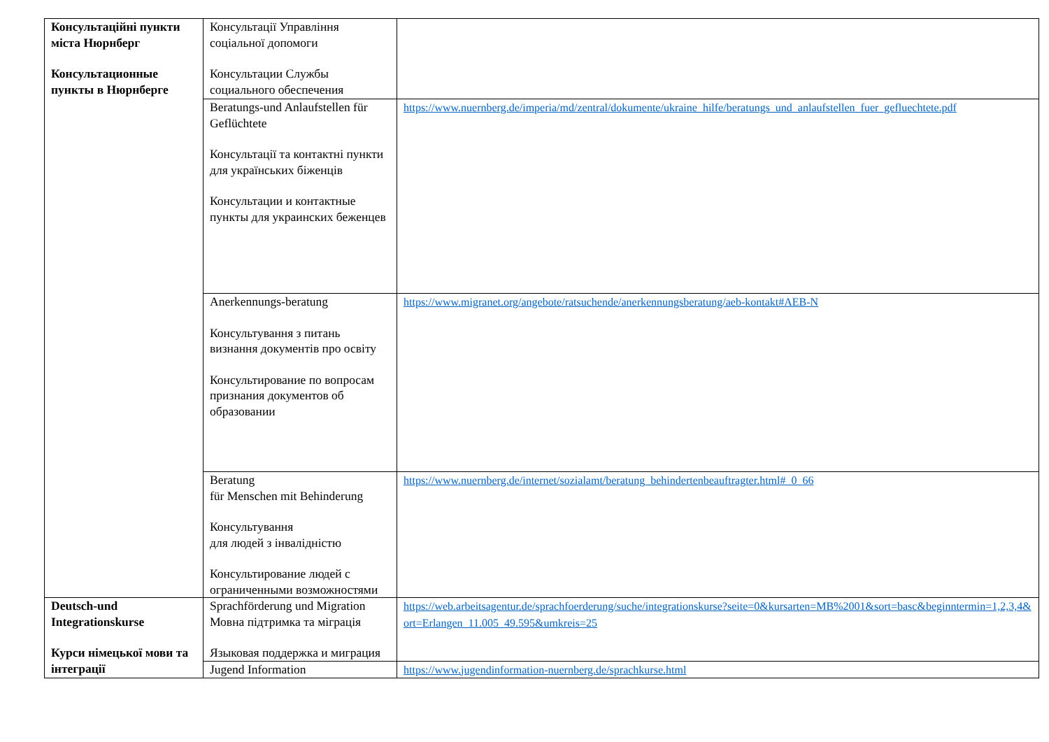| Консультаційні пункти міста Нюрнберг Консультационные пункты в Нюрнберге | Консультації Управління соціальної допомоги Консультации Службы социального обеспечения | |
| | Beratungs-und Anlaufstellen für Geflüchtete Консультації та контактні пункти для українських біженців Консультации и контактные пункты для украинских беженцев | https://www.nuernberg.de/imperia/md/zentral/dokumente/ukraine_hilfe/beratungs_und_anlaufstellen_fuer_gefluechtete.pdf |
| | Anerkennungs-beratung Консультування з питань визнання документів про освіту Консультирование по вопросам признания документов об образовании | https://www.migranet.org/angebote/ratsuchende/anerkennungsberatung/aeb-kontakt#AEB-N |
| | Beratung für Menschen mit Behinderung Консультування для людей з інвалідністю Консультирование людей с ограниченными возможностями | https://www.nuernberg.de/internet/sozialamt/beratung_behindertenbeauftragter.html#_0_66 |
| Deutsch-und Integrationskurse Курси німецької мови та інтеграції | Sprachförderung und Migration Мовна підтримка та міграція Языковая поддержка и миграция | https://web.arbeitsagentur.de/sprachfoerderung/suche/integrationskurse?seite=0&kursarten=MB%2001&sort=basc&beginntermin=1,2,3,4&ort=Erlangen_11.005_49.595&umkreis=25 |
| | Jugend Information | https://www.jugendinformation-nuernberg.de/sprachkurse.html |